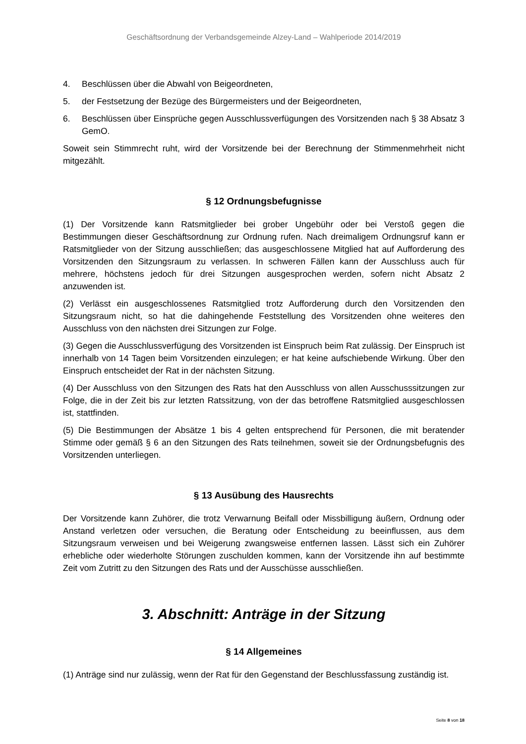Geschäftsordnung der Verbandsgemeinde Alzey-Land – Wahlperiode 2014/2019
4. Beschlüssen über die Abwahl von Beigeordneten,
5. der Festsetzung der Bezüge des Bürgermeisters und der Beigeordneten,
6. Beschlüssen über Einsprüche gegen Ausschlussverfügungen des Vorsitzenden nach § 38 Absatz 3 GemO.
Soweit sein Stimmrecht ruht, wird der Vorsitzende bei der Berechnung der Stimmenmehrheit nicht mitgezählt.
§ 12 Ordnungsbefugnisse
(1) Der Vorsitzende kann Ratsmitglieder bei grober Ungebühr oder bei Verstoß gegen die Bestimmungen dieser Geschäftsordnung zur Ordnung rufen. Nach dreimaligem Ordnungsruf kann er Ratsmitglieder von der Sitzung ausschließen; das ausgeschlossene Mitglied hat auf Aufforderung des Vorsitzenden den Sitzungsraum zu verlassen. In schweren Fällen kann der Ausschluss auch für mehrere, höchstens jedoch für drei Sitzungen ausgesprochen werden, sofern nicht Absatz 2 anzuwenden ist.
(2) Verlässt ein ausgeschlossenes Ratsmitglied trotz Aufforderung durch den Vorsitzenden den Sitzungsraum nicht, so hat die dahingehende Feststellung des Vorsitzenden ohne weiteres den Ausschluss von den nächsten drei Sitzungen zur Folge.
(3) Gegen die Ausschlussverfügung des Vorsitzenden ist Einspruch beim Rat zulässig. Der Einspruch ist innerhalb von 14 Tagen beim Vorsitzenden einzulegen; er hat keine aufschiebende Wirkung. Über den Einspruch entscheidet der Rat in der nächsten Sitzung.
(4) Der Ausschluss von den Sitzungen des Rats hat den Ausschluss von allen Ausschusssitzungen zur Folge, die in der Zeit bis zur letzten Ratssitzung, von der das betroffene Ratsmitglied ausgeschlossen ist, stattfinden.
(5) Die Bestimmungen der Absätze 1 bis 4 gelten entsprechend für Personen, die mit beratender Stimme oder gemäß § 6 an den Sitzungen des Rats teilnehmen, soweit sie der Ordnungsbefugnis des Vorsitzenden unterliegen.
§ 13 Ausübung des Hausrechts
Der Vorsitzende kann Zuhörer, die trotz Verwarnung Beifall oder Missbilligung äußern, Ordnung oder Anstand verletzen oder versuchen, die Beratung oder Entscheidung zu beeinflussen, aus dem Sitzungsraum verweisen und bei Weigerung zwangsweise entfernen lassen. Lässt sich ein Zuhörer erhebliche oder wiederholte Störungen zuschulden kommen, kann der Vorsitzende ihn auf bestimmte Zeit vom Zutritt zu den Sitzungen des Rats und der Ausschüsse ausschließen.
3. Abschnitt: Anträge in der Sitzung
§ 14 Allgemeines
(1) Anträge sind nur zulässig, wenn der Rat für den Gegenstand der Beschlussfassung zuständig ist.
Seite 8 von 18